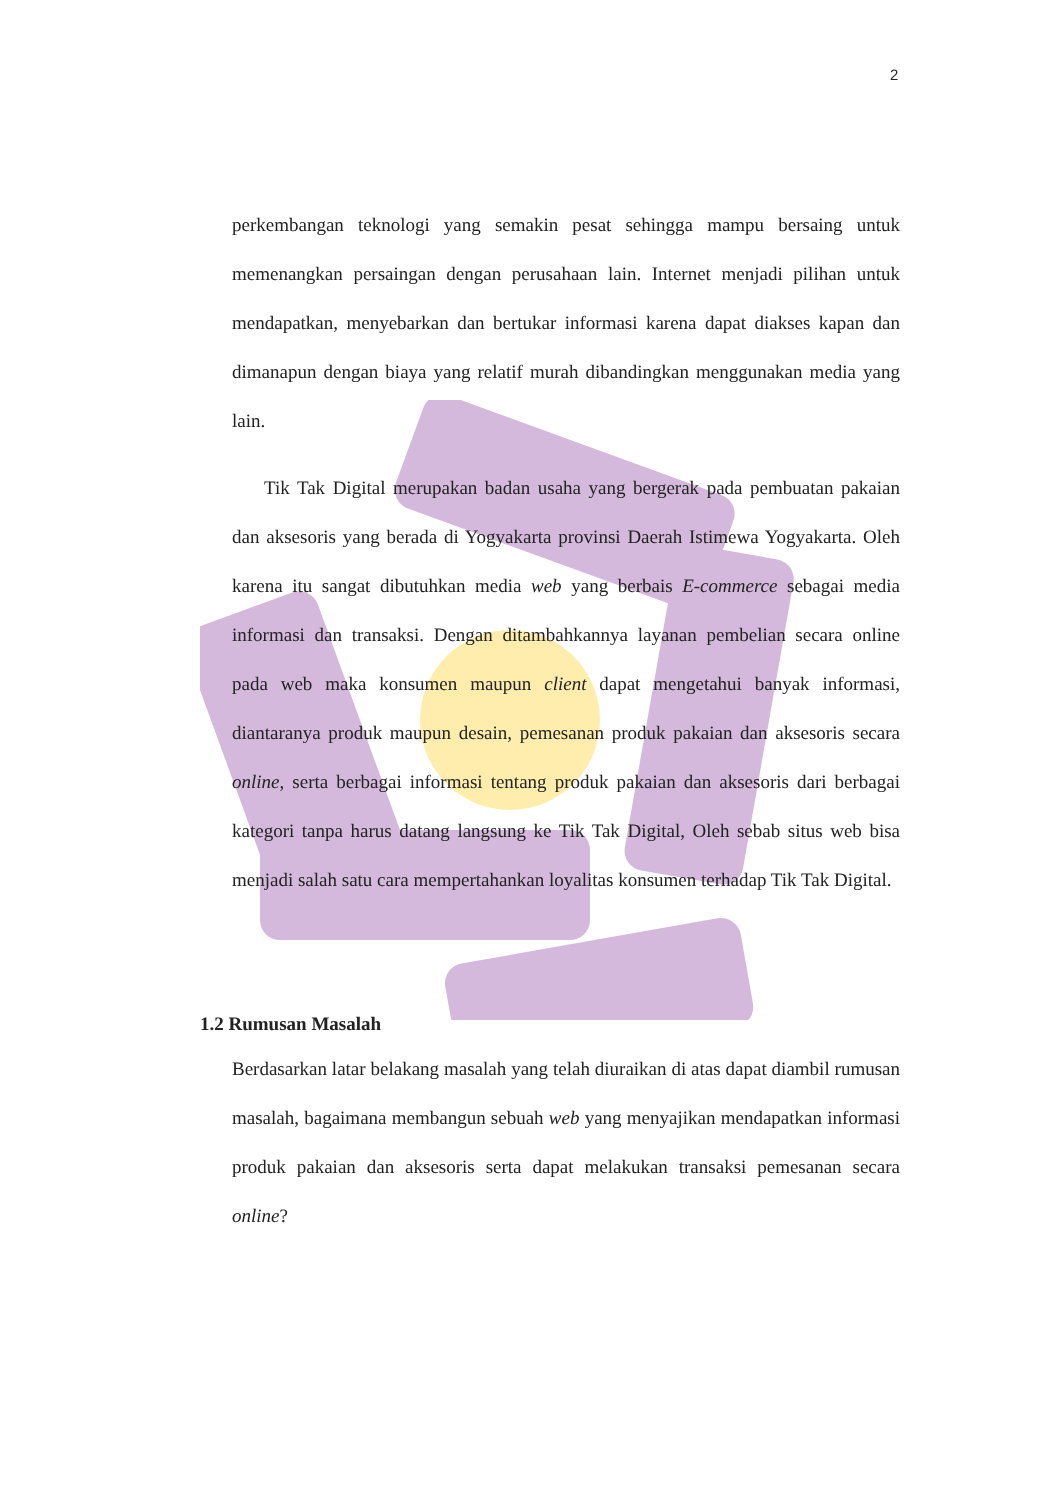2
perkembangan teknologi yang semakin pesat sehingga mampu bersaing untuk memenangkan persaingan dengan perusahaan lain. Internet menjadi pilihan untuk mendapatkan, menyebarkan dan bertukar informasi karena dapat diakses kapan dan dimanapun dengan biaya yang relatif murah dibandingkan menggunakan media yang lain.
Tik Tak Digital merupakan badan usaha yang bergerak pada pembuatan pakaian dan aksesoris yang berada di Yogyakarta provinsi Daerah Istimewa Yogyakarta. Oleh karena itu sangat dibutuhkan media web yang berbais E-commerce sebagai media informasi dan transaksi. Dengan ditambahkannya layanan pembelian secara online pada web maka konsumen maupun client dapat mengetahui banyak informasi, diantaranya produk maupun desain, pemesanan produk pakaian dan aksesoris secara online, serta berbagai informasi tentang produk pakaian dan aksesoris dari berbagai kategori tanpa harus datang langsung ke Tik Tak Digital, Oleh sebab situs web bisa menjadi salah satu cara mempertahankan loyalitas konsumen terhadap Tik Tak Digital.
1.2 Rumusan Masalah
Berdasarkan latar belakang masalah yang telah diuraikan di atas dapat diambil rumusan masalah, bagaimana membangun sebuah web yang menyajikan mendapatkan informasi produk pakaian dan aksesoris serta dapat melakukan transaksi pemesanan secara online?